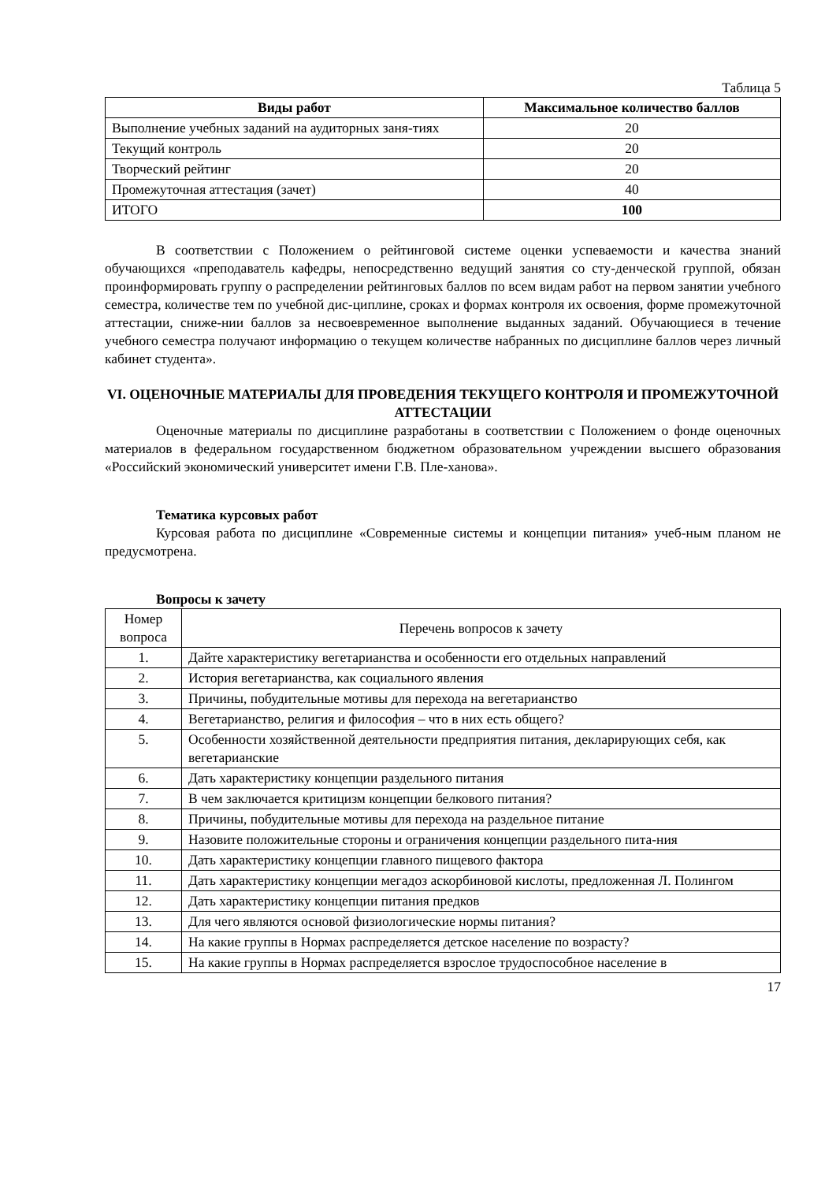Таблица 5
| Виды работ | Максимальное количество баллов |
| --- | --- |
| Выполнение учебных заданий на аудиторных заня-тиях | 20 |
| Текущий контроль | 20 |
| Творческий рейтинг | 20 |
| Промежуточная аттестация (зачет) | 40 |
| ИТОГО | 100 |
В соответствии с Положением о рейтинговой системе оценки успеваемости и качества знаний обучающихся «преподаватель кафедры, непосредственно ведущий занятия со сту-денческой группой, обязан проинформировать группу о распределении рейтинговых баллов по всем видам работ на первом занятии учебного семестра, количестве тем по учебной дис-циплине, сроках и формах контроля их освоения, форме промежуточной аттестации, сниже-нии баллов за несвоевременное выполнение выданных заданий. Обучающиеся в течение учебного семестра получают информацию о текущем количестве набранных по дисциплине баллов через личный кабинет студента».
VI. ОЦЕНОЧНЫЕ МАТЕРИАЛЫ ДЛЯ ПРОВЕДЕНИЯ ТЕКУЩЕГО КОНТРОЛЯ И ПРОМЕЖУТОЧНОЙ АТТЕСТАЦИИ
Оценочные материалы по дисциплине разработаны в соответствии с Положением о фонде оценочных материалов в федеральном государственном бюджетном образовательном учреждении высшего образования «Российский экономический университет имени Г.В. Пле-ханова».
Тематика курсовых работ
Курсовая работа по дисциплине «Современные системы и концепции питания» учеб-ным планом не предусмотрена.
Вопросы к зачету
| Номер вопроса | Перечень вопросов к зачету |
| 1. | Дайте характеристику вегетарианства и особенности его отдельных направлений |
| 2. | История вегетарианства, как социального явления |
| 3. | Причины, побудительные мотивы для перехода на вегетарианство |
| 4. | Вегетарианство, религия и философия – что в них есть общего? |
| 5. | Особенности хозяйственной деятельности предприятия питания, декларирующих себя, как вегетарианские |
| 6. | Дать характеристику концепции раздельного питания |
| 7. | В чем заключается критицизм концепции белкового питания? |
| 8. | Причины, побудительные мотивы для перехода на раздельное питание |
| 9. | Назовите положительные стороны и ограничения концепции раздельного пита-ния |
| 10. | Дать характеристику концепции главного пищевого фактора |
| 11. | Дать характеристику концепции мегадоз аскорбиновой кислоты, предложенная Л. Полингом |
| 12. | Дать характеристику концепции питания предков |
| 13. | Для чего являются основой физиологические нормы питания? |
| 14. | На какие группы в Нормах распределяется детское население по возрасту? |
| 15. | На какие группы в Нормах распределяется взрослое трудоспособное население в |
17